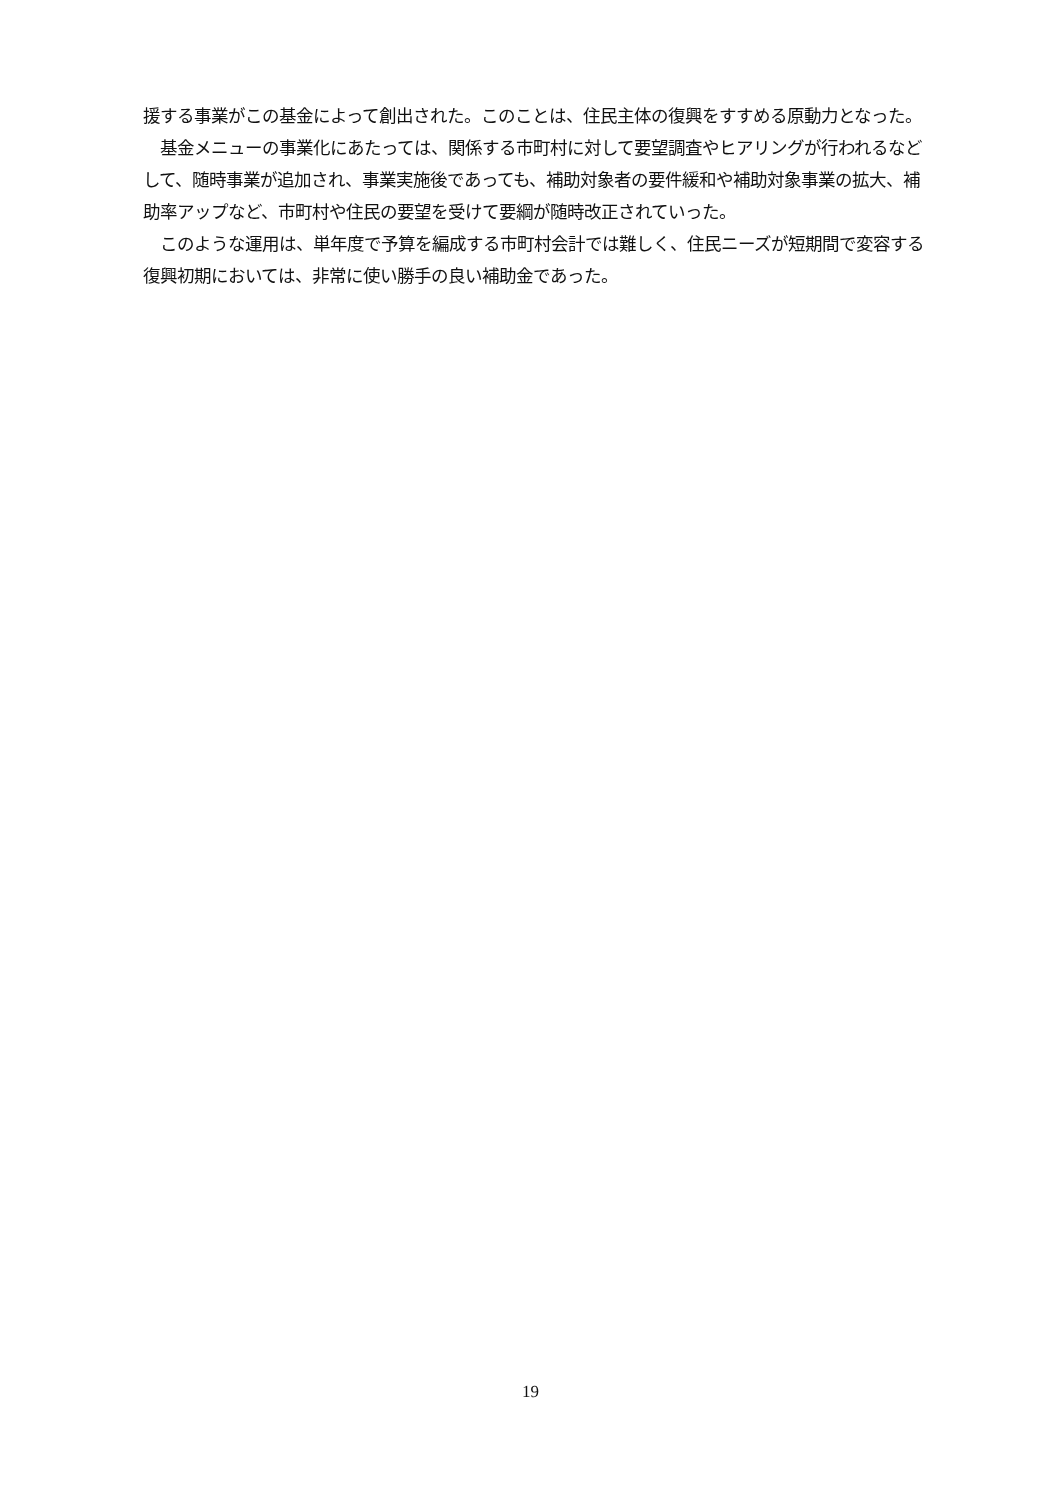援する事業がこの基金によって創出された。このことは、住民主体の復興をすすめる原動力となった。
　基金メニューの事業化にあたっては、関係する市町村に対して要望調査やヒアリングが行われるなどして、随時事業が追加され、事業実施後であっても、補助対象者の要件緩和や補助対象事業の拡大、補助率アップなど、市町村や住民の要望を受けて要綱が随時改正されていった。
　このような運用は、単年度で予算を編成する市町村会計では難しく、住民ニーズが短期間で変容する復興初期においては、非常に使い勝手の良い補助金であった。
19